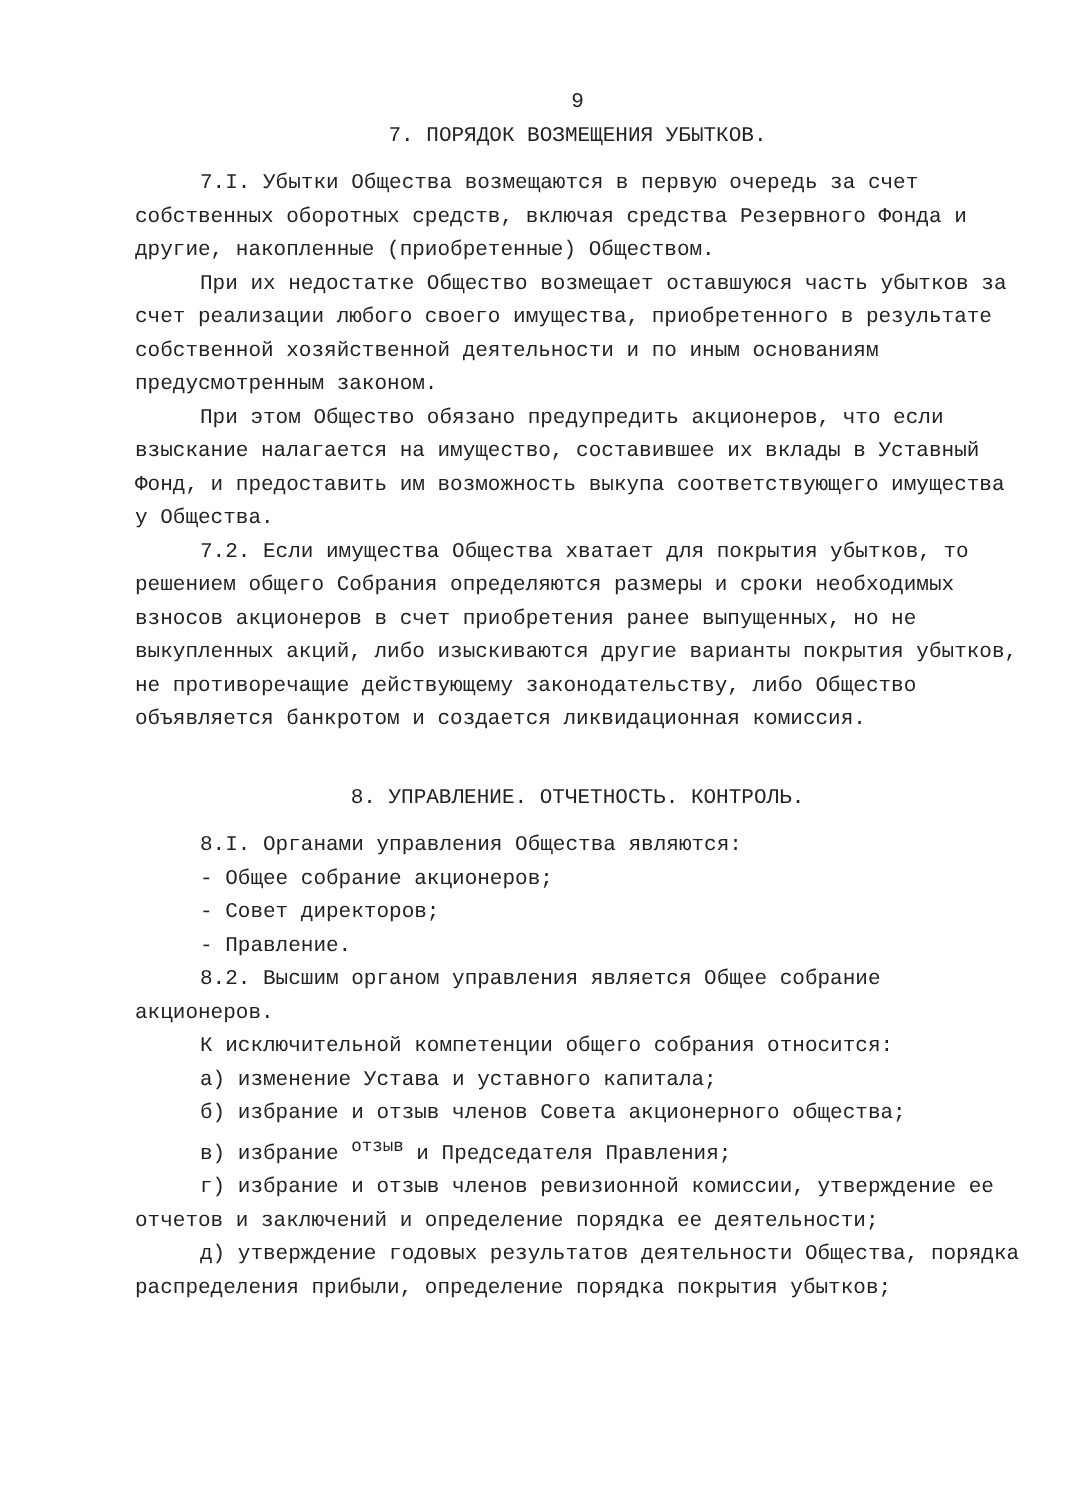9
7. ПОРЯДОК ВОЗМЕЩЕНИЯ УБЫТКОВ.
7.I. Убытки Общества возмещаются в первую очередь за счет собственных оборотных средств, включая средства Резервного Фонда и другие, накопленные (приобретенные) Обществом.
При их недостатке Общество возмещает оставшуюся часть убытков за счет реализации любого своего имущества, приобретенного в результате собственной хозяйственной деятельности и по иным основаниям предусмотренным законом.
При этом Общество обязано предупредить акционеров, что если взыскание налагается на имущество, составившее их вклады в Уставный Фонд, и предоставить им возможность выкупа соответствующего имущества у Общества.
7.2. Если имущества Общества хватает для покрытия убытков, то решением общего Собрания определяются размеры и сроки необходимых взносов акционеров в счет приобретения ранее выпущенных, но не выкупленных акций, либо изыскиваются другие варианты покрытия убытков, не противоречащие действующему законодательству, либо Общество объявляется банкротом и создается ликвидационная комиссия.
8. УПРАВЛЕНИЕ. ОТЧЕТНОСТЬ. КОНТРОЛЬ.
8.I. Органами управления Общества являются:
- Общее собрание акционеров;
- Совет директоров;
- Правление.
8.2. Высшим органом управления является Общее собрание акционеров.
К исключительной компетенции общего собрания относится:
а) изменение Устава и уставного капитала;
б) избрание и отзыв членов Совета акционерного общества;
в) избрание <sup>отзыв</sup> и Председателя Правления;
г) избрание и отзыв членов ревизионной комиссии, утверждение ее отчетов и заключений и определение порядка ее деятельности;
д) утверждение годовых результатов деятельности Общества, порядка распределения прибыли, определение порядка покрытия убытков;